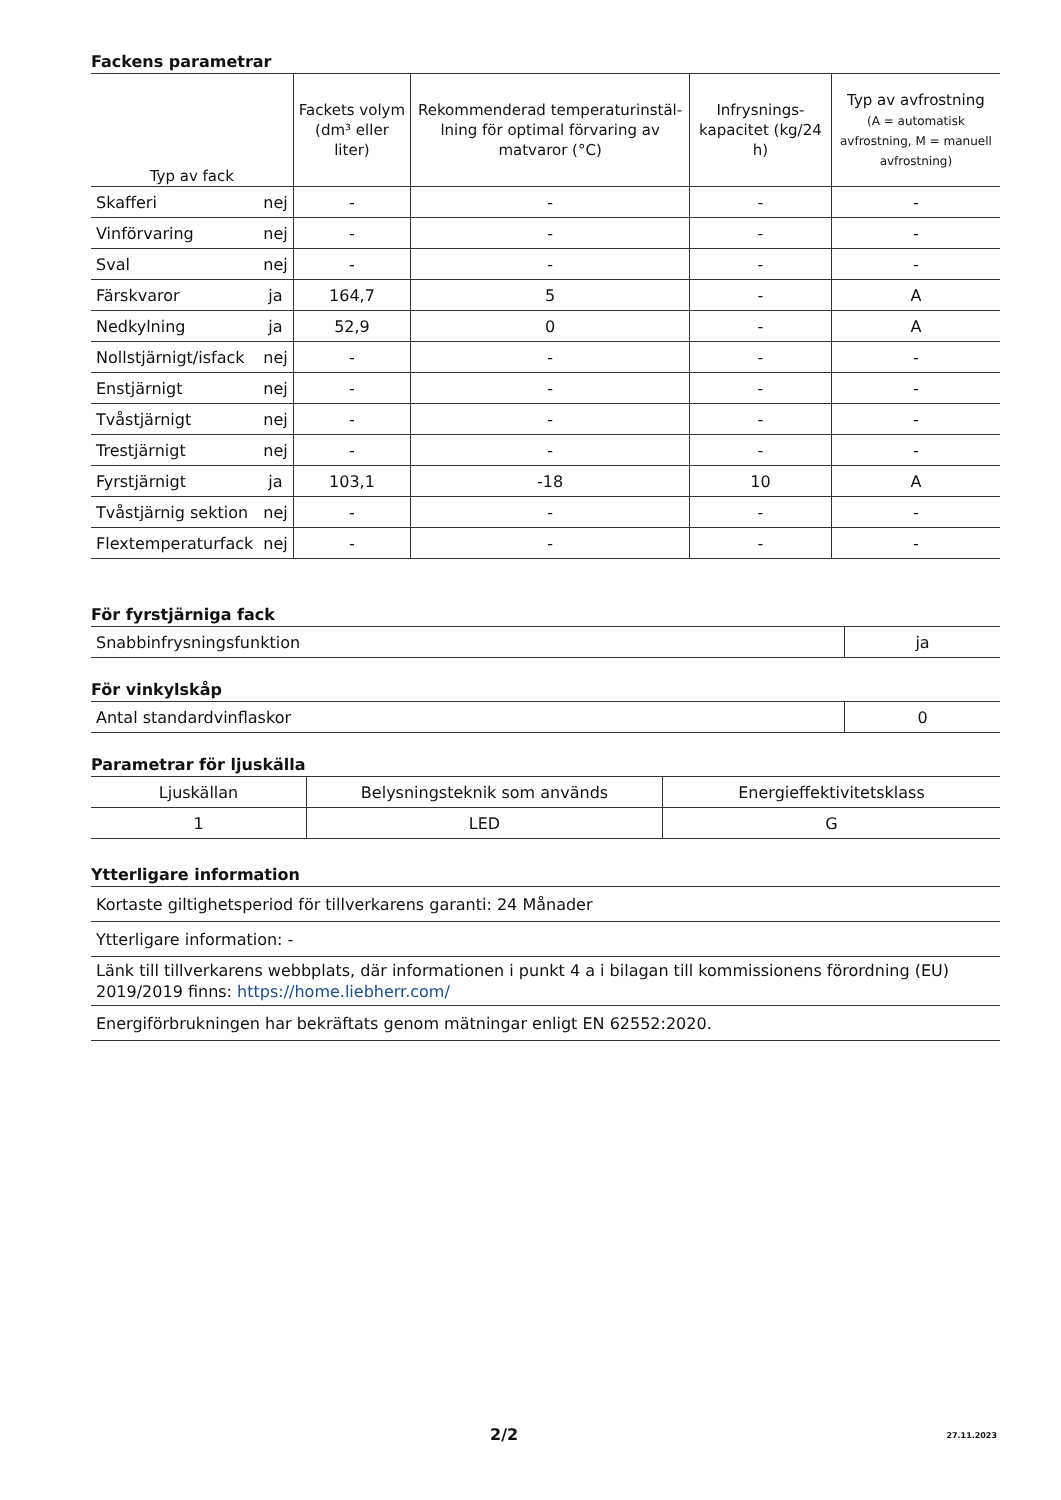Fackens parametrar
| Typ av fack | | Fackets volym (dm³ eller liter) | Rekommenderad temperaturinstäl­lning för optimal förvaring av matvaror (°C) | Infrysnings-kapacitet (kg/24 h) | Typ av avfrostning (A = automatisk avfrostning, M = manuell avfrostning) |
| --- | --- | --- | --- | --- | --- |
| Skafferi | nej | - | - | - | - |
| Vinförvaring | nej | - | - | - | - |
| Sval | nej | - | - | - | - |
| Färskvaror | ja | 164,7 | 5 | - | A |
| Nedkylning | ja | 52,9 | 0 | - | A |
| Nollstjärnigt/isfack | nej | - | - | - | - |
| Enstjärnigt | nej | - | - | - | - |
| Tvåstjärnigt | nej | - | - | - | - |
| Trestjärnigt | nej | - | - | - | - |
| Fyrstjärnigt | ja | 103,1 | -18 | 10 | A |
| Tvåstjärnig sektion | nej | - | - | - | - |
| Flextemperaturfack | nej | - | - | - | - |
För fyrstjärniga fack
| Snabbinfrysningsfunktion | ja |
För vinkylskåp
| Antal standardvinflaskor | 0 |
Parametrar för ljuskälla
| Ljuskällan | Belysningsteknik som används | Energieffektivitetsklass |
| 1 | LED | G |
Ytterligare information
| Kortaste giltighetsperiod för tillverkarens garanti: 24 Månader |
| Ytterligare information: - |
| Länk till tillverkarens webbplats, där informationen i punkt 4 a i bilagan till kommissionens förordning (EU) 2019/2019 finns: https://home.liebherr.com/ |
| Energiförbrukningen har bekräftats genom mätningar enligt EN 62552:2020. |
2/2 27.11.2023